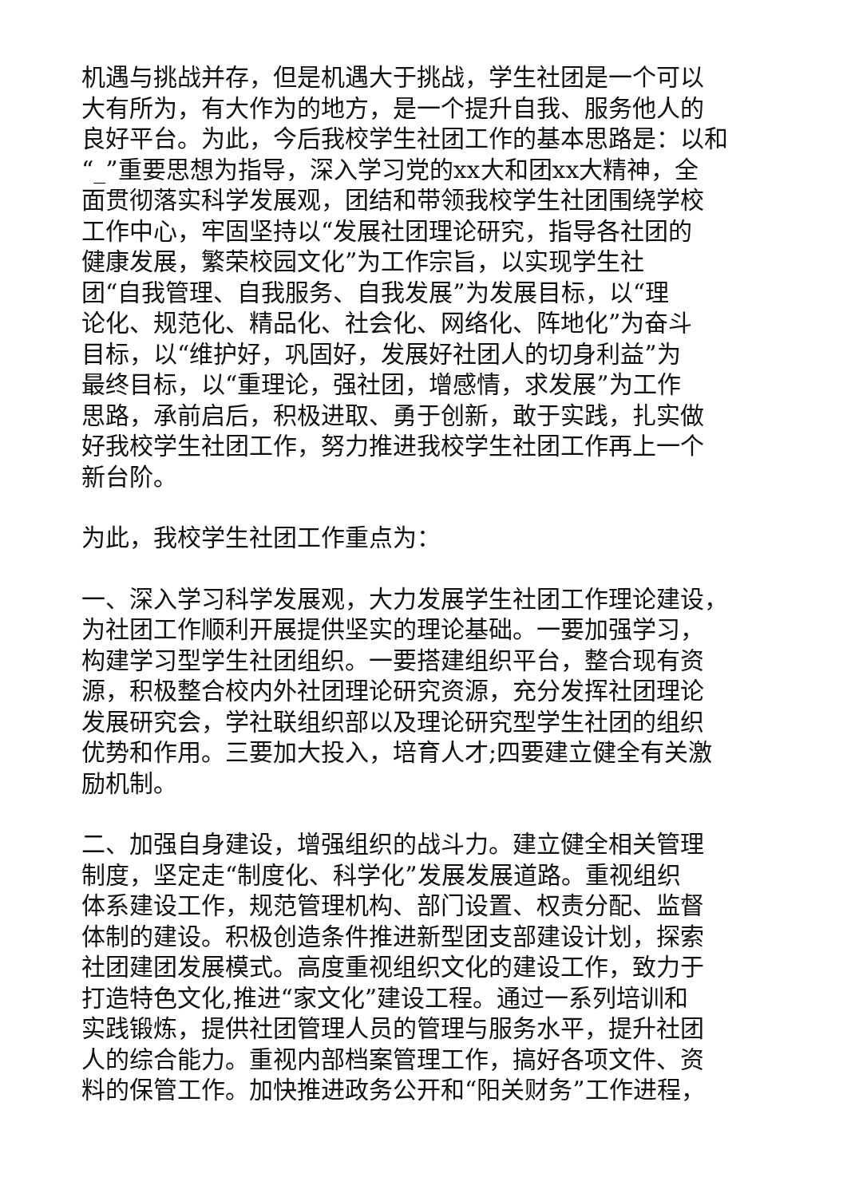机遇与挑战并存，但是机遇大于挑战，学生社团是一个可以
大有所为，有大作为的地方，是一个提升自我、服务他人的
良好平台。为此，今后我校学生社团工作的基本思路是：以和
“_”重要思想为指导，深入学习党的xx大和团xx大精神，全
面贯彻落实科学发展观，团结和带领我校学生社团围绕学校
工作中心，牢固坚持以“发展社团理论研究，指导各社团的
健康发展，繁荣校园文化”为工作宗旨，以实现学生社
团“自我管理、自我服务、自我发展”为发展目标，以“理
论化、规范化、精品化、社会化、网络化、阵地化”为奋斗
目标，以“维护好，巩固好，发展好社团人的切身利益”为
最终目标，以“重理论，强社团，增感情，求发展”为工作
思路，承前启后，积极进取、勇于创新，敢于实践，扎实做
好我校学生社团工作，努力推进我校学生社团工作再上一个
新台阶。
为此，我校学生社团工作重点为：
一、深入学习科学发展观，大力发展学生社团工作理论建设，
为社团工作顺利开展提供坚实的理论基础。一要加强学习，
构建学习型学生社团组织。一要搭建组织平台，整合现有资
源，积极整合校内外社团理论研究资源，充分发挥社团理论
发展研究会，学社联组织部以及理论研究型学生社团的组织
优势和作用。三要加大投入，培育人才;四要建立健全有关激
励机制。
二、加强自身建设，增强组织的战斗力。建立健全相关管理
制度，坚定走“制度化、科学化”发展发展道路。重视组织
体系建设工作，规范管理机构、部门设置、权责分配、监督
体制的建设。积极创造条件推进新型团支部建设计划，探索
社团建团发展模式。高度重视组织文化的建设工作，致力于
打造特色文化,推进“家文化”建设工程。通过一系列培训和
实践锻炼，提供社团管理人员的管理与服务水平，提升社团
人的综合能力。重视内部档案管理工作，搞好各项文件、资
料的保管工作。加快推进政务公开和“阳关财务”工作进程，